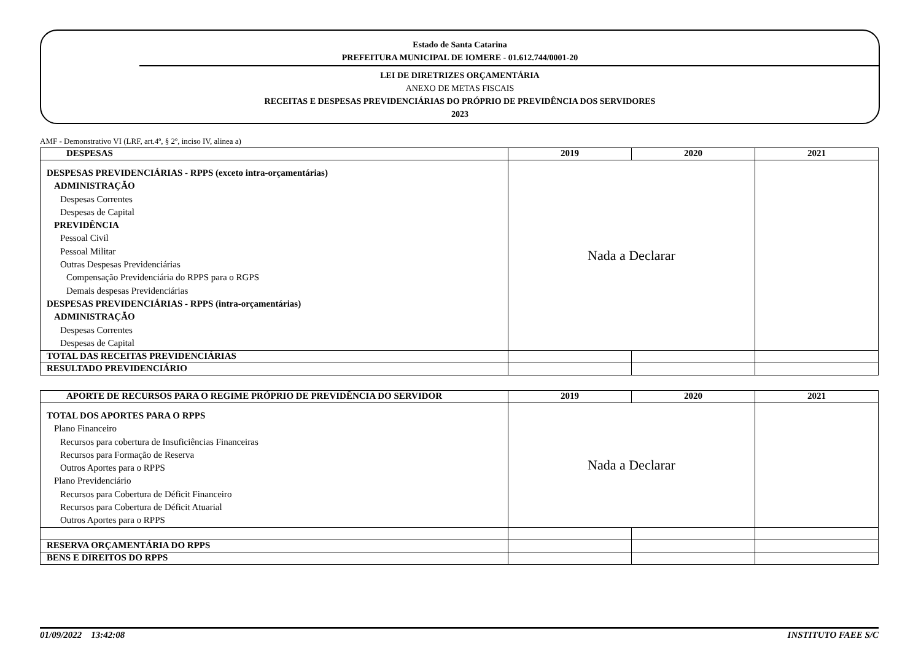Estado de Santa Catarina
PREFEITURA MUNICIPAL DE IOMERE - 01.612.744/0001-20
LEI DE DIRETRIZES ORÇAMENTÁRIA
ANEXO DE METAS FISCAIS
RECEITAS E DESPESAS PREVIDENCIÁRIAS DO PRÓPRIO DE PREVIDÊNCIA DOS SERVIDORES
2023
AMF - Demonstrativo VI (LRF, art.4º, § 2º, inciso IV, alinea a)
| DESPESAS | 2019 | 2020 | 2021 |
| --- | --- | --- | --- |
| DESPESAS PREVIDENCIÁRIAS - RPPS (exceto intra-orçamentárias) ADMINISTRAÇÃO Despesas Correntes Despesas de Capital PREVIDÊNCIA Pessoal Civil Pessoal Militar Outras Despesas Previdenciárias Compensação Previdenciária do RPPS para o RGPS Demais despesas Previdenciárias DESPESAS PREVIDENCIÁRIAS - RPPS (intra-orçamentárias) ADMINISTRAÇÃO Despesas Correntes Despesas de Capital | Nada a Declarar | | |
| TOTAL DAS RECEITAS PREVIDENCIÁRIAS | | | |
| RESULTADO PREVIDENCIÁRIO | | | |
| APORTE DE RECURSOS PARA O REGIME PRÓPRIO DE PREVIDÊNCIA DO SERVIDOR | 2019 | 2020 | 2021 |
| --- | --- | --- | --- |
| TOTAL DOS APORTES PARA O RPPS Plano Financeiro Recursos para cobertura de Insuficiências Financeiras Recursos para Formação de Reserva Outros Aportes para o RPPS Plano Previdenciário Recursos para Cobertura de Déficit Financeiro Recursos para Cobertura de Déficit Atuarial Outros Aportes para o RPPS | Nada a Declarar | | |
| RESERVA ORÇAMENTÁRIA DO RPPS | | | |
| BENS E DIREITOS DO RPPS | | | |
01/09/2022 13:42:08 INSTITUTO FAEE S/C